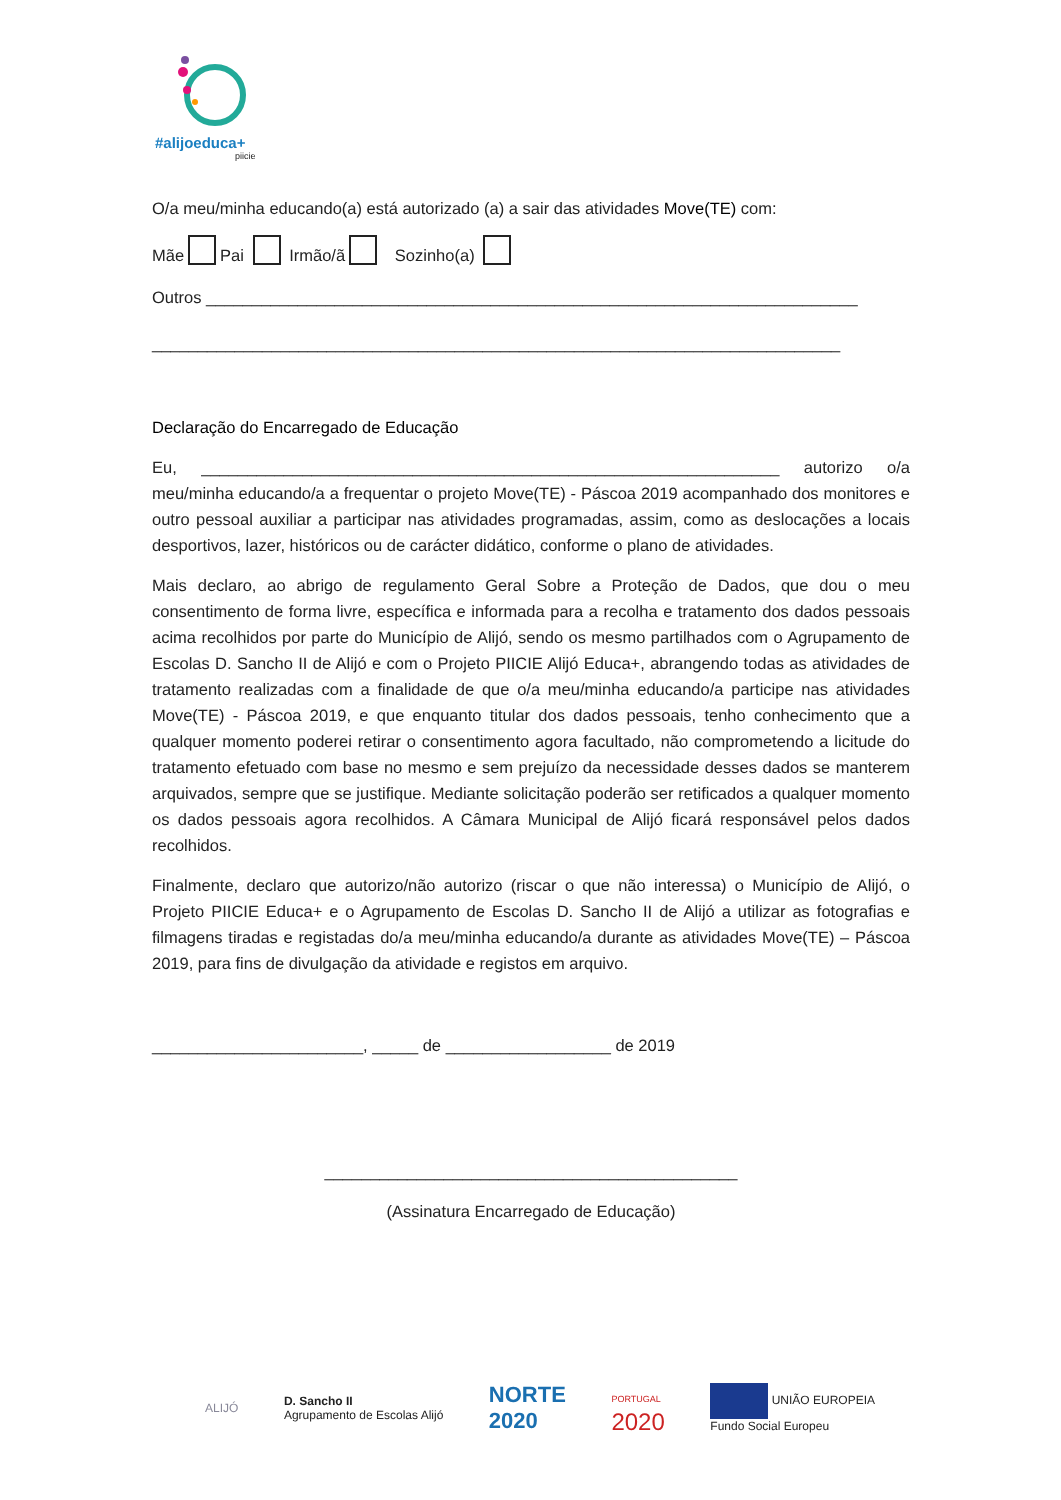#alijoeduca+
piicie
O/a meu/minha educando(a) está autorizado (a) a sair das atividades Move(TE) com:
Mãe Pai Irmão/ã Sozinho(a)
Outros _______________________________________________________________________
___________________________________________________________________________
Declaração do Encarregado de Educação
Eu, _______________________________________________________________ autorizo o/a meu/minha educando/a a frequentar o projeto Move(TE) - Páscoa 2019 acompanhado dos monitores e outro pessoal auxiliar a participar nas atividades programadas, assim, como as deslocações a locais desportivos, lazer, históricos ou de carácter didático, conforme o plano de atividades.
Mais declaro, ao abrigo de regulamento Geral Sobre a Proteção de Dados, que dou o meu consentimento de forma livre, específica e informada para a recolha e tratamento dos dados pessoais acima recolhidos por parte do Município de Alijó, sendo os mesmo partilhados com o Agrupamento de Escolas D. Sancho II de Alijó e com o Projeto PIICIE Alijó Educa+, abrangendo todas as atividades de tratamento realizadas com a finalidade de que o/a meu/minha educando/a participe nas atividades Move(TE) - Páscoa 2019, e que enquanto titular dos dados pessoais, tenho conhecimento que a qualquer momento poderei retirar o consentimento agora facultado, não comprometendo a licitude do tratamento efetuado com base no mesmo e sem prejuízo da necessidade desses dados se manterem arquivados, sempre que se justifique. Mediante solicitação poderão ser retificados a qualquer momento os dados pessoais agora recolhidos. A Câmara Municipal de Alijó ficará responsável pelos dados recolhidos.
Finalmente, declaro que autorizo/não autorizo (riscar o que não interessa) o Município de Alijó, o Projeto PIICIE Educa+ e o Agrupamento de Escolas D. Sancho II de Alijó a utilizar as fotografias e filmagens tiradas e registadas do/a meu/minha educando/a durante as atividades Move(TE) – Páscoa 2019, para fins de divulgação da atividade e registos em arquivo.
_______________________, _____ de __________________ de 2019
_____________________________________________
(Assinatura Encarregado de Educação)
ALIJÓ D. Sancho II
Agrupamento de Escolas Alijó NORTE
2020 PORTUGAL
2020 UNIÃO EUROPEIA
Fundo Social Europeu